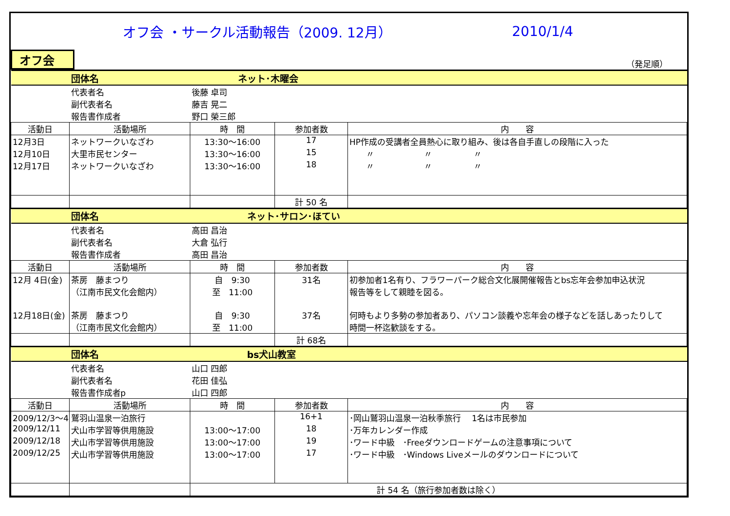オフ会 ・サークル活動報告（2009. 12月） 2010/1/4
オフ会 （発足順）
| | 団体名 | ネット･木曜会 | | |
| | 代表者名 | 後藤 卓司 | | |
| | 副代表者名 | 藤吉 晃二 | | |
| | 報告書作成者 | 野口 榮三郎 | | |
| 活動日 | 活動場所 | 時 間 | 参加者数 | 内 容 |
| 12月3日 | ネットワークいなざわ | 13:30～16:00 | 17 | HP作成の受講者全員熱心に取り組み、後は各自手直しの段階に入った |
| 12月10日 | 大里市民センター | 13:30～16:00 | 15 | 〃 〃 〃 |
| 12月17日 | ネットワークいなざわ | 13:30～16:00 | 18 | 〃 〃 〃 |
| | | | 計 50 名 | |
| | 団体名 | ネット･サロン･ほてい | | |
| | 代表者名 | 高田 昌治 | | |
| | 副代表者名 | 大倉 弘行 | | |
| | 報告書作成者 | 高田 昌治 | | |
| 活動日 | 活動場所 | 時 間 | 参加者数 | 内 容 |
| 12月 4日(金) | 茶房 藤まつり | 自 9:30 | 31名 | 初参加者1名有り、フラワーパーク総合文化展開催報告とbs忘年会参加申込状況 |
| | （江南市民文化会館内） | 至 11:00 | | 報告等をして親睦を図る。 |
| 12月18日(金) | 茶房 藤まつり | 自 9:30 | 37名 | 何時もより多勢の参加者あり、パソコン談義や忘年会の様子などを話しあったりして |
| | （江南市民文化会館内） | 至 11:00 | | 時間一杯迄歓談をする。 |
| | | | 計 68名 | |
| | 団体名 | bs犬山教室 | | |
| | 代表者名 | 山口 四郎 | | |
| | 副代表者名 | 花田 佳弘 | | |
| | 報告書作成者p | 山口 四郎 | | |
| 活動日 | 活動場所 | 時 間 | 参加者数 | 内 容 |
| 2009/12/3～4 | 鷲羽山温泉一泊旅行 | | 16+1 | ･岡山鷲羽山温泉一泊秋季旅行 1名は市民参加 |
| 2009/12/11 | 犬山市学習等供用施設 | 13:00～17:00 | 18 | ･万年カレンダー作成 |
| 2009/12/18 | 犬山市学習等供用施設 | 13:00～17:00 | 19 | ･ワード中級 ･Freeダウンロードゲームの注意事項について |
| 2009/12/25 | 犬山市学習等供用施設 | 13:00～17:00 | 17 | ･ワード中級 ･Windows Liveメールのダウンロードについて |
| | | 計 54 名（旅行参加者数は除く） | | |